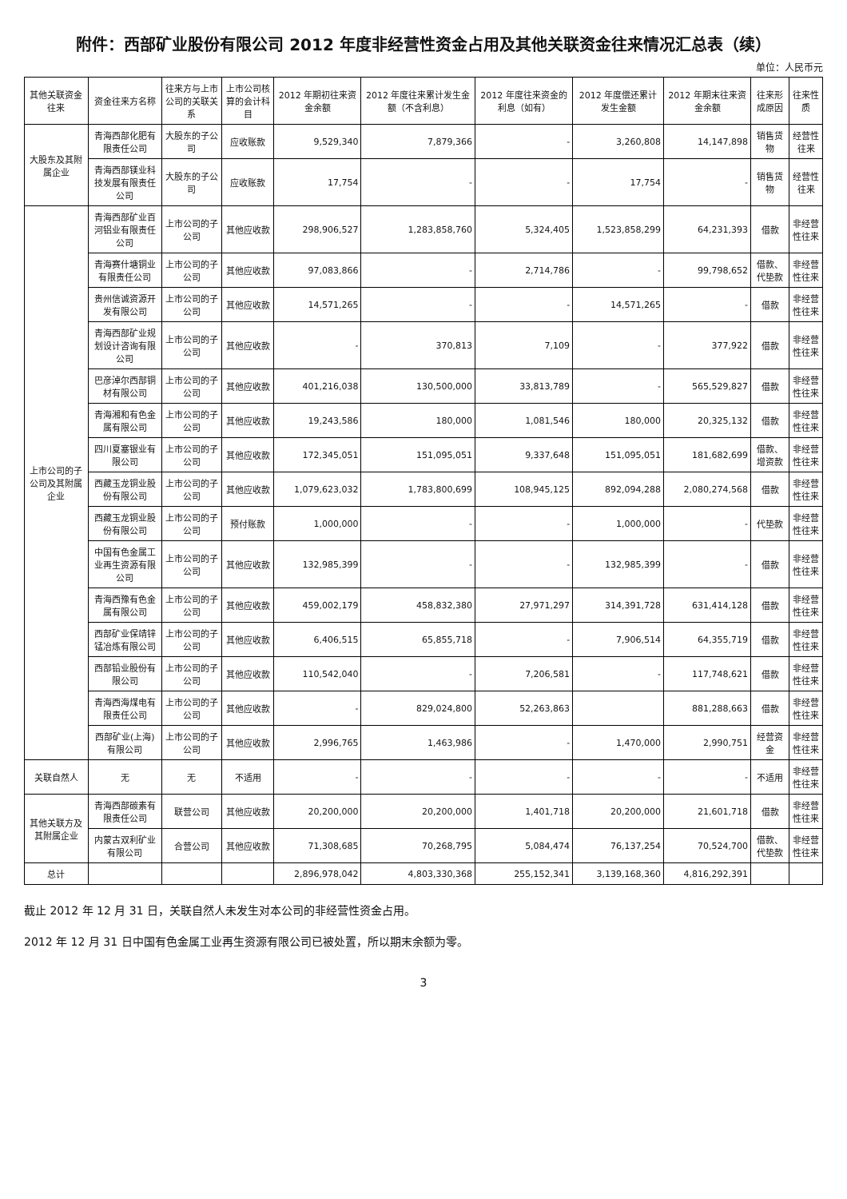附件：西部矿业股份有限公司 2012 年度非经营性资金占用及其他关联资金往来情况汇总表（续）
单位：人民币元
| 其他关联资金往来 | 资金往来方名称 | 往来方与上市公司的关联关系 | 上市公司核算的会计科目 | 2012 年期初往来资金余额 | 2012 年度往来累计发生金额（不含利息） | 2012 年度往来资金的利息（如有） | 2012 年度偿还累计发生金额 | 2012 年期末往来资金余额 | 往来形成原因 | 往来性质 |
| --- | --- | --- | --- | --- | --- | --- | --- | --- | --- | --- |
| 大股东及其附属企业 | 青海西部化肥有限责任公司 | 大股东的子公司 | 应收账款 | 9,529,340 | 7,879,366 | - | 3,260,808 | 14,147,898 | 销售货物 | 经营性往来 |
| | 青海西部镁业科技发展有限责任公司 | 大股东的子公司 | 应收账款 | 17,754 | - | - | 17,754 | - | 销售货物 | 经营性往来 |
| 上市公司的子公司及其附属企业 | 青海西部矿业百河铝业有限责任公司 | 上市公司的子公司 | 其他应收款 | 298,906,527 | 1,283,858,760 | 5,324,405 | 1,523,858,299 | 64,231,393 | 借款 | 非经营性往来 |
| | 青海赛什塘铜业有限责任公司 | 上市公司的子公司 | 其他应收款 | 97,083,866 | - | 2,714,786 | - | 99,798,652 | 借款、代垫款 | 非经营性往来 |
| | 贵州信诚资源开发有限公司 | 上市公司的子公司 | 其他应收款 | 14,571,265 | - | - | 14,571,265 | - | 借款 | 非经营性往来 |
| | 青海西部矿业规划设计咨询有限公司 | 上市公司的子公司 | 其他应收款 | - | 370,813 | 7,109 | - | 377,922 | 借款 | 非经营性往来 |
| | 巴彦淖尔西部铜材有限公司 | 上市公司的子公司 | 其他应收款 | 401,216,038 | 130,500,000 | 33,813,789 | - | 565,529,827 | 借款 | 非经营性往来 |
| | 青海湘和有色金属有限公司 | 上市公司的子公司 | 其他应收款 | 19,243,586 | 180,000 | 1,081,546 | 180,000 | 20,325,132 | 借款 | 非经营性往来 |
| | 四川夏塞银业有限公司 | 上市公司的子公司 | 其他应收款 | 172,345,051 | 151,095,051 | 9,337,648 | 151,095,051 | 181,682,699 | 借款、增资款 | 非经营性往来 |
| | 西藏玉龙铜业股份有限公司 | 上市公司的子公司 | 其他应收款 | 1,079,623,032 | 1,783,800,699 | 108,945,125 | 892,094,288 | 2,080,274,568 | 借款 | 非经营性往来 |
| | 西藏玉龙铜业股份有限公司 | 上市公司的子公司 | 预付账款 | 1,000,000 | - | - | 1,000,000 | - | 代垫款 | 非经营性往来 |
| | 中国有色金属工业再生资源有限公司 | 上市公司的子公司 | 其他应收款 | 132,985,399 | - | - | 132,985,399 | - | 借款 | 非经营性往来 |
| | 青海西豫有色金属有限公司 | 上市公司的子公司 | 其他应收款 | 459,002,179 | 458,832,380 | 27,971,297 | 314,391,728 | 631,414,128 | 借款 | 非经营性往来 |
| | 西部矿业保靖锌锰冶炼有限公司 | 上市公司的子公司 | 其他应收款 | 6,406,515 | 65,855,718 | - | 7,906,514 | 64,355,719 | 借款 | 非经营性往来 |
| | 西部铅业股份有限公司 | 上市公司的子公司 | 其他应收款 | 110,542,040 | - | 7,206,581 | - | 117,748,621 | 借款 | 非经营性往来 |
| | 青海西海煤电有限责任公司 | 上市公司的子公司 | 其他应收款 | - | 829,024,800 | 52,263,863 | | 881,288,663 | 借款 | 非经营性往来 |
| | 西部矿业(上海)有限公司 | 上市公司的子公司 | 其他应收款 | 2,996,765 | 1,463,986 | - | 1,470,000 | 2,990,751 | 经营资金 | 非经营性往来 |
| 关联自然人 | 无 | 无 | 不适用 | - | - | - | - | - | 不适用 | 非经营性往来 |
| 其他关联方及其附属企业 | 青海西部碳素有限责任公司 | 联营公司 | 其他应收款 | 20,200,000 | 20,200,000 | 1,401,718 | 20,200,000 | 21,601,718 | 借款 | 非经营性往来 |
| | 内蒙古双利矿业有限公司 | 合营公司 | 其他应收款 | 71,308,685 | 70,268,795 | 5,084,474 | 76,137,254 | 70,524,700 | 借款、代垫款 | 非经营性往来 |
| 总计 | | | | 2,896,978,042 | 4,803,330,368 | 255,152,341 | 3,139,168,360 | 4,816,292,391 | | |
截止 2012 年 12 月 31 日，关联自然人未发生对本公司的非经营性资金占用。
2012 年 12 月 31 日中国有色金属工业再生资源有限公司已被处置，所以期末余额为零。
3